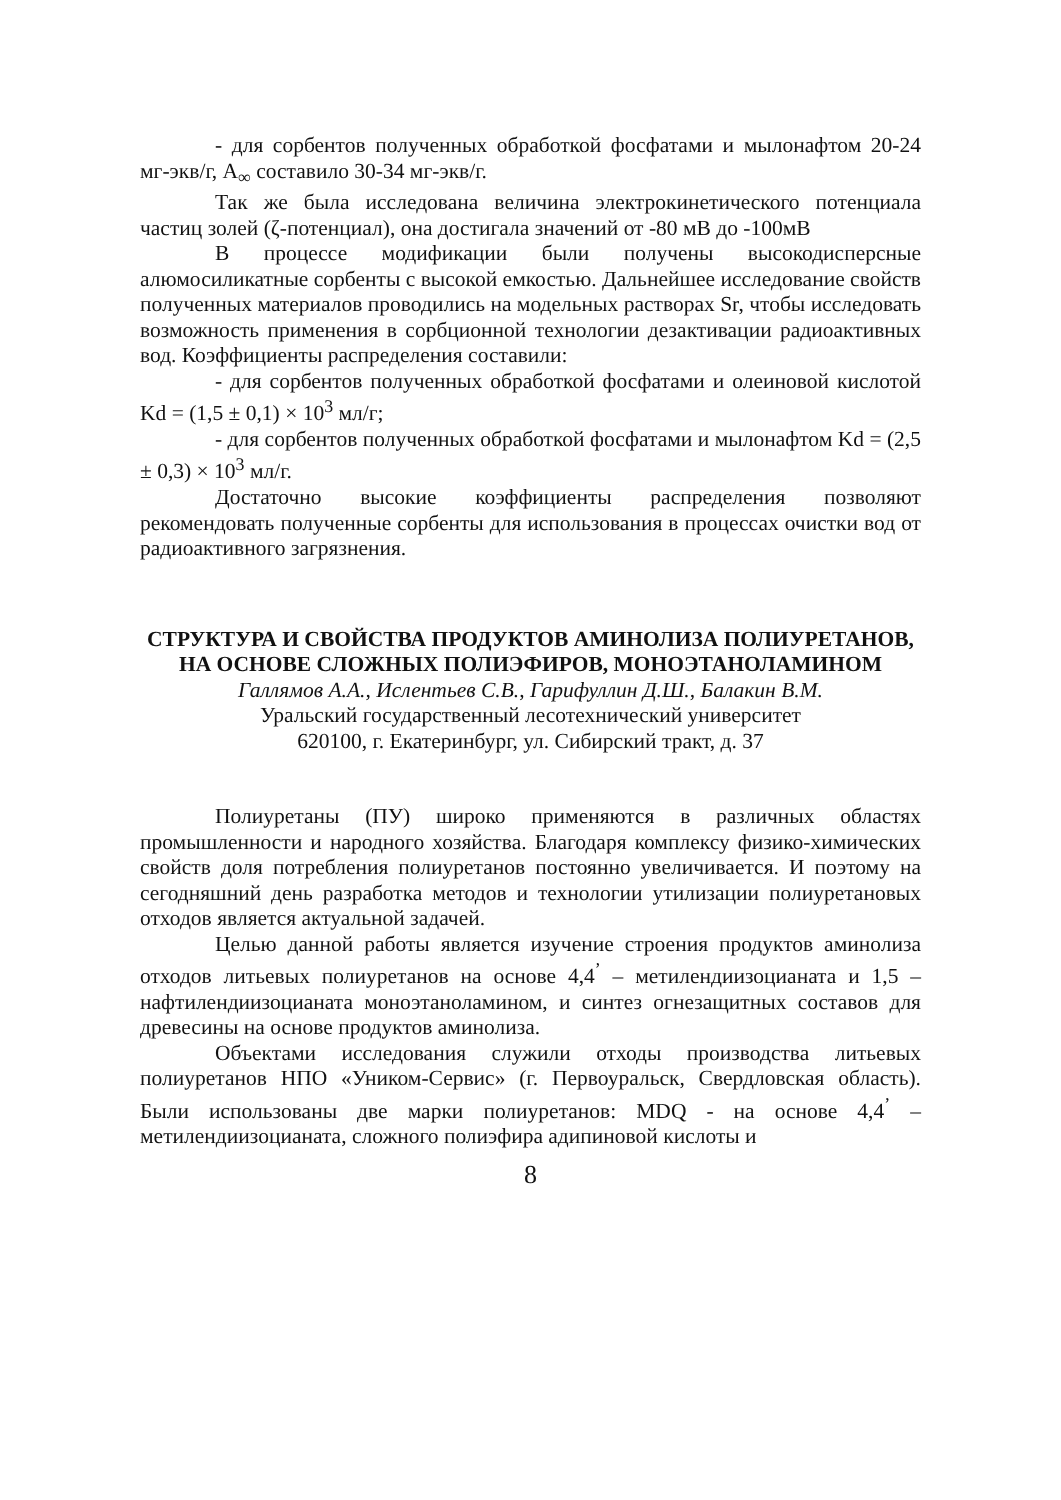- для сорбентов полученных обработкой фосфатами и мылонафтом 20-24 мг-экв/г, А<sub>∞</sub> составило 30-34 мг-экв/г.
Так же была исследована величина электрокинетического потенциала частиц золей (ζ-потенциал), она достигала значений от -80 мВ до -100мВ
В процессе модификации были получены высокодисперсные алюмосиликатные сорбенты с высокой емкостью. Дальнейшее исследование свойств полученных материалов проводились на модельных растворах Sr, чтобы исследовать возможность применения в сорбционной технологии дезактивации радиоактивных вод. Коэффициенты распределения составили:
- для сорбентов полученных обработкой фосфатами и олеиновой кислотой Kd = (1,5 ± 0,1) × 10<sup>3</sup> мл/г;
- для сорбентов полученных обработкой фосфатами и мылонафтом Kd = (2,5 ± 0,3) × 10<sup>3</sup> мл/г.
Достаточно высокие коэффициенты распределения позволяют рекомендовать полученные сорбенты для использования в процессах очистки вод от радиоактивного загрязнения.
СТРУКТУРА И СВОЙСТВА ПРОДУКТОВ АМИНОЛИЗА ПОЛИУРЕТАНОВ, НА ОСНОВЕ СЛОЖНЫХ ПОЛИЭФИРОВ, МОНОЭТАНОЛАМИНОМ
Галлямов А.А., Ислентьев С.В., Гарифуллин Д.Ш., Балакин В.М.
Уральский государственный лесотехнический университет
620100, г. Екатеринбург, ул. Сибирский тракт, д. 37
Полиуретаны (ПУ) широко применяются в различных областях промышленности и народного хозяйства. Благодаря комплексу физико-химических свойств доля потребления полиуретанов постоянно увеличивается. И поэтому на сегодняшний день разработка методов и технологии утилизации полиуретановых отходов является актуальной задачей.
Целью данной работы является изучение строения продуктов аминолиза отходов литьевых полиуретанов на основе 4,4<sup>’</sup> – метилендиизоцианата и 1,5 –нафтилендиизоцианата моноэтаноламином, и синтез огнезащитных составов для древесины на основе продуктов аминолиза.
Объектами исследования служили отходы производства литьевых полиуретанов НПО «Уником-Сервис» (г. Первоуральск, Свердловская область). Были использованы две марки полиуретанов: MDQ - на основе 4,4<sup>’</sup> – метилендиизоцианата, сложного полиэфира адипиновой кислоты и
8